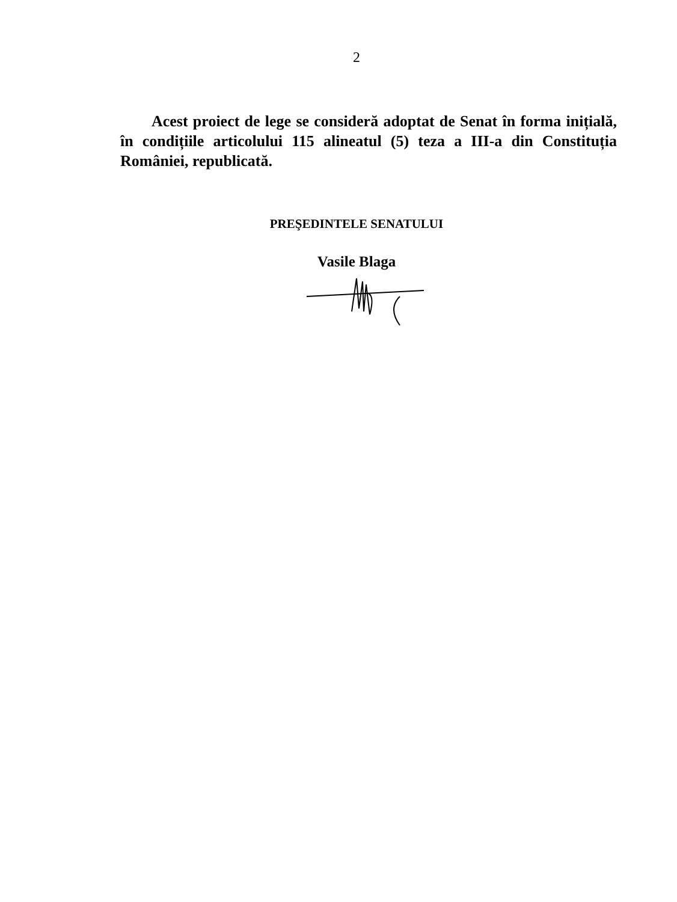2
Acest proiect de lege se consideră adoptat de Senat în forma inițială, în condițiile articolului 115 alineatul (5) teza a III-a din Constituția României, republicată.
PREŞEDINTELE SENATULUI
Vasile Blaga